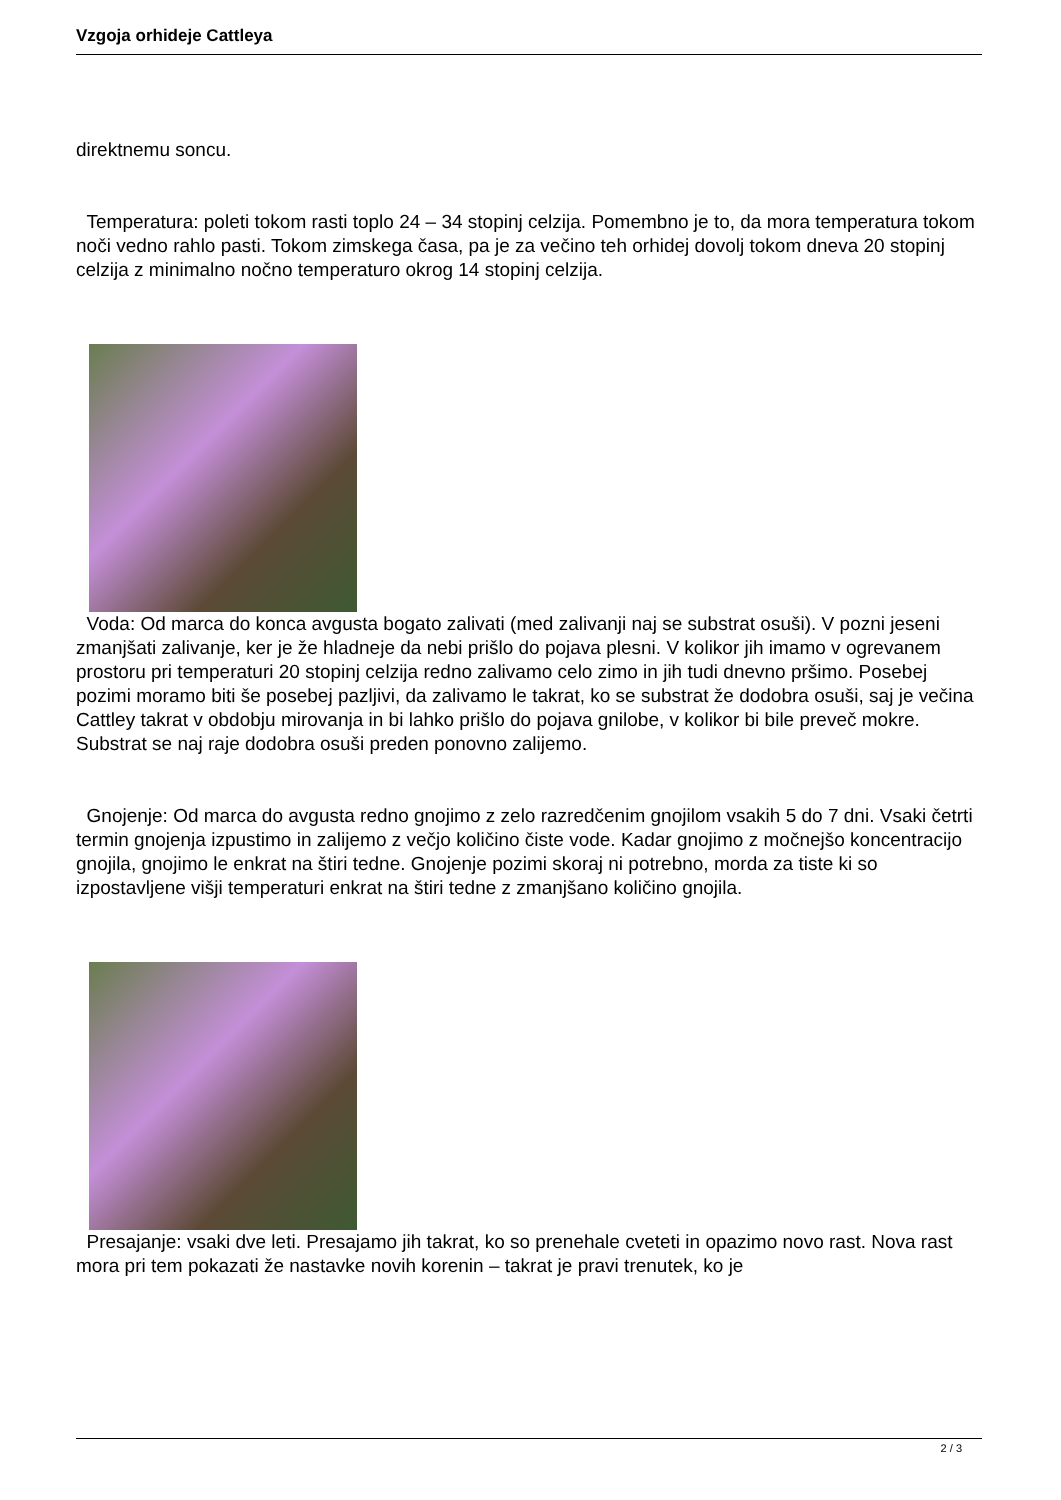Vzgoja orhideje Cattleya
direktnemu soncu.
Temperatura: poleti tokom rasti toplo 24 – 34 stopinj celzija. Pomembno je to, da mora temperatura tokom noči vedno rahlo pasti. Tokom zimskega časa, pa je za večino teh orhidej dovolj tokom dneva 20 stopinj celzija z minimalno nočno temperaturo okrog 14 stopinj celzija.
Voda: Od marca do konca avgusta bogato zalivati (med zalivanji naj se substrat osuši). V pozni jeseni zmanjšati zalivanje, ker je že hladneje da nebi prišlo do pojava plesni. V kolikor jih imamo v ogrevanem prostoru pri temperaturi 20 stopinj celzija redno zalivamo celo zimo in jih tudi dnevno pršimo. Posebej pozimi moramo biti še posebej pazljivi, da zalivamo le takrat, ko se substrat že dodobra osuši, saj je večina Cattley takrat v obdobju mirovanja in bi lahko prišlo do pojava gnilobe, v kolikor bi bile preveč mokre. Substrat se naj raje dodobra osuši preden ponovno zalijemo.
Gnojenje: Od marca do avgusta redno gnojimo z zelo razredčenim gnojilom vsakih 5 do 7 dni. Vsaki četrti termin gnojenja izpustimo in zalijemo z večjo količino čiste vode. Kadar gnojimo z močnejšo koncentracijo gnojila, gnojimo le enkrat na štiri tedne. Gnojenje pozimi skoraj ni potrebno, morda za tiste ki so izpostavljene višji temperaturi enkrat na štiri tedne z zmanjšano količino gnojila.
Presajanje: vsaki dve leti. Presajamo jih takrat, ko so prenehale cveteti in opazimo novo rast. Nova rast mora pri tem pokazati že nastavke novih korenin – takrat je pravi trenutek, ko je
2 / 3